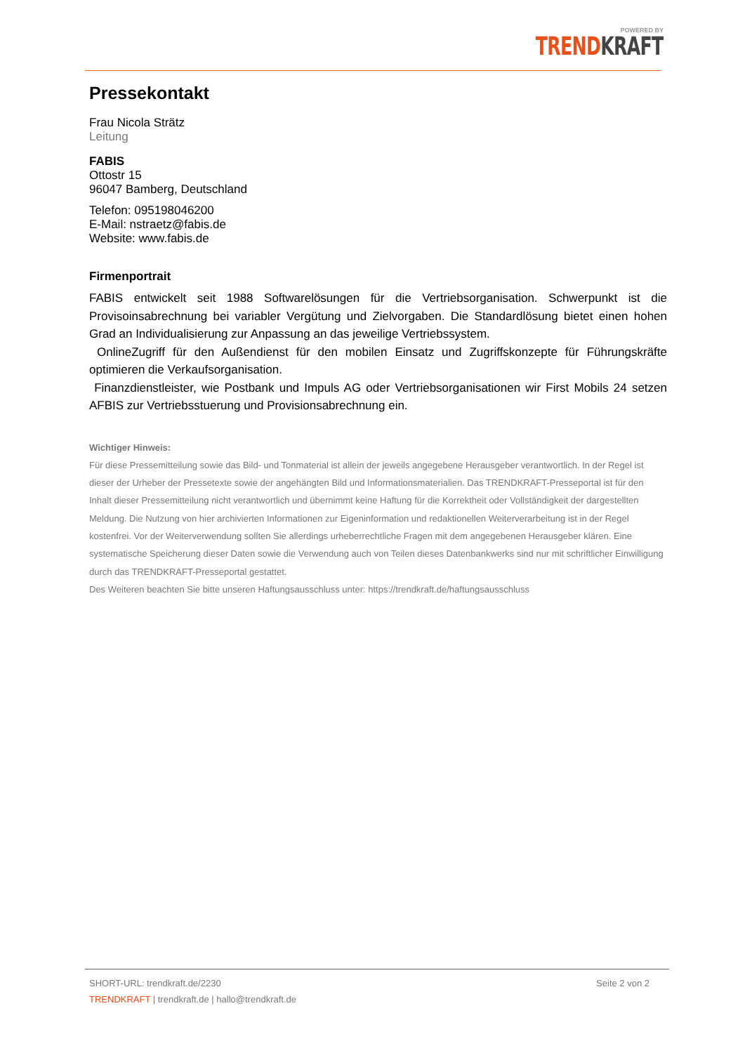POWERED BY
TREND KRAFT
Pressekontakt
Frau Nicola Strätz
Leitung
FABIS
Ottostr 15
96047 Bamberg, Deutschland
Telefon: 095198046200
E-Mail: nstraetz@fabis.de
Website: www.fabis.de
Firmenportrait
FABIS entwickelt seit 1988 Softwarelösungen für die Vertriebsorganisation. Schwerpunkt ist die Provisoinsabrechnung bei variabler Vergütung und Zielvorgaben. Die Standardlösung bietet einen hohen Grad an Individualisierung zur Anpassung an das jeweilige Vertriebssystem.
OnlineZugriff für den Außendienst für den mobilen Einsatz und Zugriffskonzepte für Führungskräfte optimieren die Verkaufsorganisation.
Finanzdienstleister, wie Postbank und Impuls AG oder Vertriebsorganisationen wir First Mobils 24 setzen AFBIS zur Vertriebsstuerung und Provisionsabrechnung ein.
Wichtiger Hinweis:
Für diese Pressemitteilung sowie das Bild- und Tonmaterial ist allein der jeweils angegebene Herausgeber verantwortlich. In der Regel ist dieser der Urheber der Pressetexte sowie der angehängten Bild und Informationsmaterialien. Das TRENDKRAFT-Presseportal ist für den Inhalt dieser Pressemitteilung nicht verantwortlich und übernimmt keine Haftung für die Korrektheit oder Vollständigkeit der dargestellten Meldung. Die Nutzung von hier archivierten Informationen zur Eigeninformation und redaktionellen Weiterverarbeitung ist in der Regel kostenfrei. Vor der Weiterverwendung sollten Sie allerdings urheberrechtliche Fragen mit dem angegebenen Herausgeber klären. Eine systematische Speicherung dieser Daten sowie die Verwendung auch von Teilen dieses Datenbankwerks sind nur mit schriftlicher Einwilligung durch das TRENDKRAFT-Presseportal gestattet.
Des Weiteren beachten Sie bitte unseren Haftungsausschluss unter: https://trendkraft.de/haftungsausschluss
SHORT-URL: trendkraft.de/2230 Seite 2 von 2
TRENDKRAFT | trendkraft.de | hallo@trendkraft.de